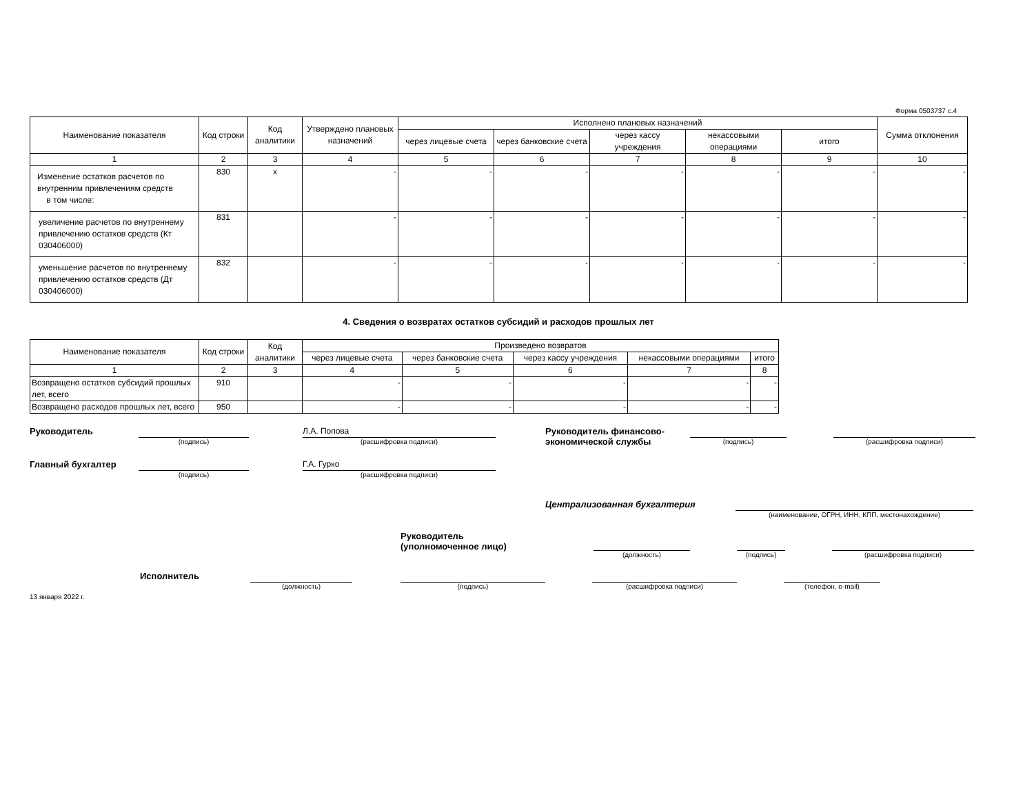Форма 0503737 с.4
| Наименование показателя | Код строки | Код аналитики | Утверждено плановых назначений | Исполнено плановых назначений | | | | | Сумма отклонения |
| --- | --- | --- | --- | --- | --- | --- | --- | --- | --- |
| | | | | через лицевые счета | через банковские счета | через кассу учреждения | некассовыми операциями | итого | |
| 1 | 2 | 3 | 4 | 5 | 6 | 7 | 8 | 9 | 10 |
| Изменение остатков расчетов по внутренним привлечениям средств в том числе: | 830 | x | - | - | - | - | - | - | - |
| увеличение расчетов по внутреннему привлечению остатков средств (Кт 030406000) | 831 | | - | - | - | - | - | - | - |
| уменьшение расчетов по внутреннему привлечению остатков средств (Дт 030406000) | 832 | | - | - | - | - | - | - | - |
4. Сведения о возвратах остатков субсидий и расходов прошлых лет
| Наименование показателя | Код строки | Код аналитики | Произведено возвратов | | | | |
| --- | --- | --- | --- | --- | --- | --- | --- |
| | | | через лицевые счета | через банковские счета | через кассу учреждения | некассовыми операциями | итого |
| 1 | 2 | 3 | 4 | 5 | 6 | 7 | 8 |
| Возвращено остатков субсидий прошлых лет, всего | 910 | | - | - | - | - | - |
| Возвращено расходов прошлых лет, всего | 950 | | - | - | - | - | - |
Руководитель
(подпись)
Л.А. Попова
(расшифровка подписи)
Руководитель финансово-экономической службы
(подпись) (расшифровка подписи)
Главный бухгалтер
(подпись)
Г.А. Гурко
(расшифровка подписи)
Централизованная бухгалтерия
(наименование, ОГРН, ИНН, КПП, местонахождение)
Руководитель
(уполномоченное лицо)
(должность) (подпись) (расшифровка подписи)
Исполнитель
(должность) (подпись) (расшифровка подписи) (телефон, e-mail)
13 января 2022 г.